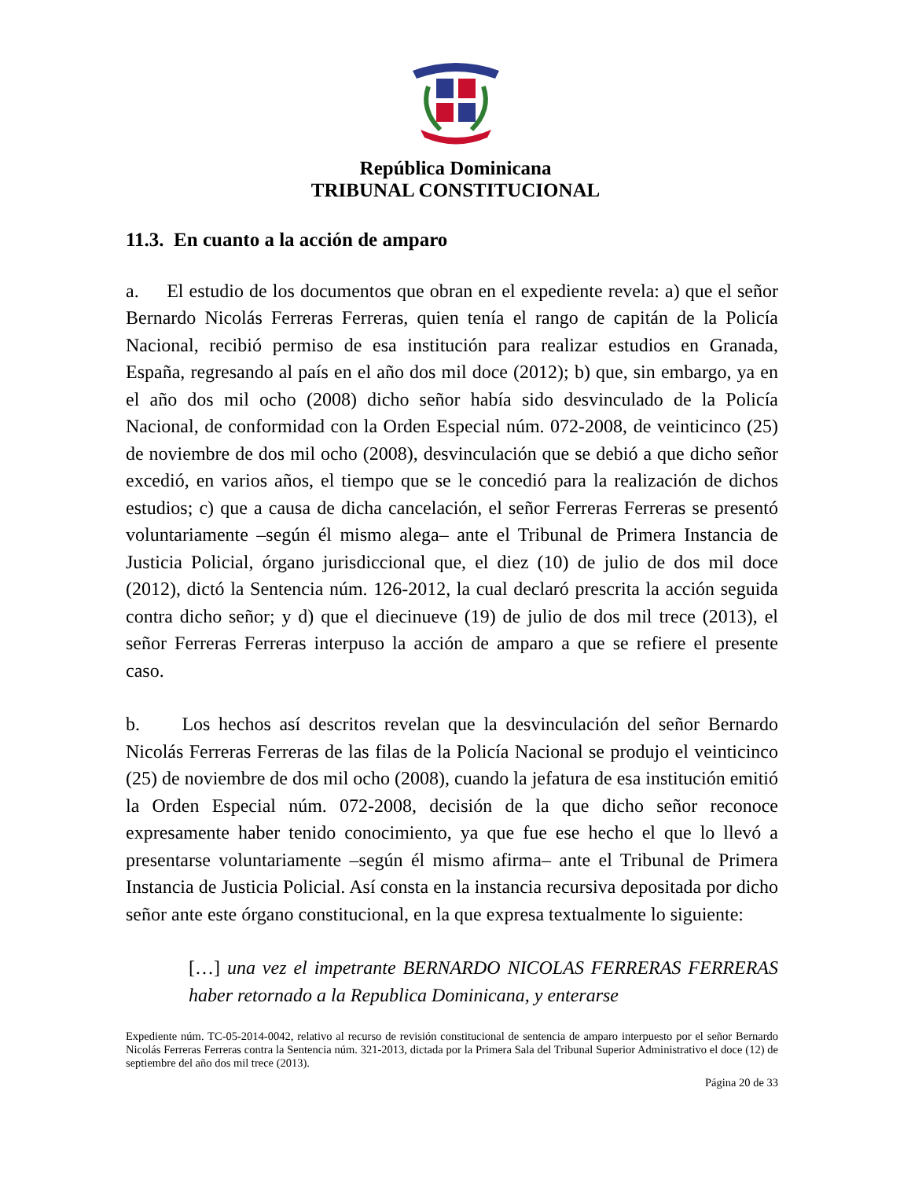República Dominicana
TRIBUNAL CONSTITUCIONAL
11.3. En cuanto a la acción de amparo
a. El estudio de los documentos que obran en el expediente revela: a) que el señor Bernardo Nicolás Ferreras Ferreras, quien tenía el rango de capitán de la Policía Nacional, recibió permiso de esa institución para realizar estudios en Granada, España, regresando al país en el año dos mil doce (2012); b) que, sin embargo, ya en el año dos mil ocho (2008) dicho señor había sido desvinculado de la Policía Nacional, de conformidad con la Orden Especial núm. 072-2008, de veinticinco (25) de noviembre de dos mil ocho (2008), desvinculación que se debió a que dicho señor excedió, en varios años, el tiempo que se le concedió para la realización de dichos estudios; c) que a causa de dicha cancelación, el señor Ferreras Ferreras se presentó voluntariamente –según él mismo alega– ante el Tribunal de Primera Instancia de Justicia Policial, órgano jurisdiccional que, el diez (10) de julio de dos mil doce (2012), dictó la Sentencia núm. 126-2012, la cual declaró prescrita la acción seguida contra dicho señor; y d) que el diecinueve (19) de julio de dos mil trece (2013), el señor Ferreras Ferreras interpuso la acción de amparo a que se refiere el presente caso.
b. Los hechos así descritos revelan que la desvinculación del señor Bernardo Nicolás Ferreras Ferreras de las filas de la Policía Nacional se produjo el veinticinco (25) de noviembre de dos mil ocho (2008), cuando la jefatura de esa institución emitió la Orden Especial núm. 072-2008, decisión de la que dicho señor reconoce expresamente haber tenido conocimiento, ya que fue ese hecho el que lo llevó a presentarse voluntariamente –según él mismo afirma– ante el Tribunal de Primera Instancia de Justicia Policial. Así consta en la instancia recursiva depositada por dicho señor ante este órgano constitucional, en la que expresa textualmente lo siguiente:
[…] una vez el impetrante BERNARDO NICOLAS FERRERAS FERRERAS haber retornado a la Republica Dominicana, y enterarse
Expediente núm. TC-05-2014-0042, relativo al recurso de revisión constitucional de sentencia de amparo interpuesto por el señor Bernardo Nicolás Ferreras Ferreras contra la Sentencia núm. 321-2013, dictada por la Primera Sala del Tribunal Superior Administrativo el doce (12) de septiembre del año dos mil trece (2013).
Página 20 de 33